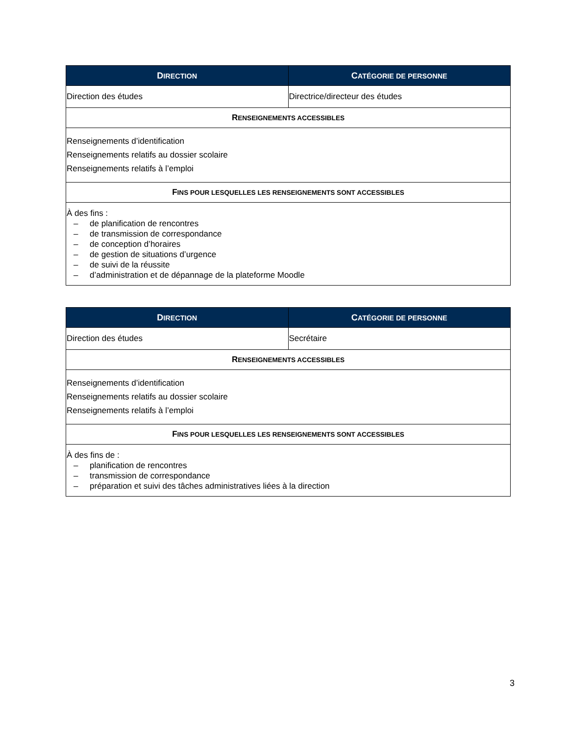| D IRECTION | C ATÉGORIE DE PERSONNE |
| --- | --- |
| Direction des études | Directrice/directeur des études |
| R ENSEIGNEMENTS ACCESSIBLES | |
| Renseignements d’identification Renseignements relatifs au dossier scolaire Renseignements relatifs à l’emploi | |
| F INS POUR LESQUELLES LES RENSEIGNEMENTS SONT ACCESSIBLES | |
| À des fins : – de planification de rencontres – de transmission de correspondance – de conception d’horaires – de gestion de situations d’urgence – de suivi de la réussite – d’administration et de dépannage de la plateforme Moodle | |
| D IRECTION | C ATÉGORIE DE PERSONNE |
| --- | --- |
| Direction des études | Secrétaire |
| R ENSEIGNEMENTS ACCESSIBLES | |
| Renseignements d’identification Renseignements relatifs au dossier scolaire Renseignements relatifs à l’emploi | |
| F INS POUR LESQUELLES LES RENSEIGNEMENTS SONT ACCESSIBLES | |
| À des fins de : – planification de rencontres – transmission de correspondance – préparation et suivi des tâches administratives liées à la direction | |
3